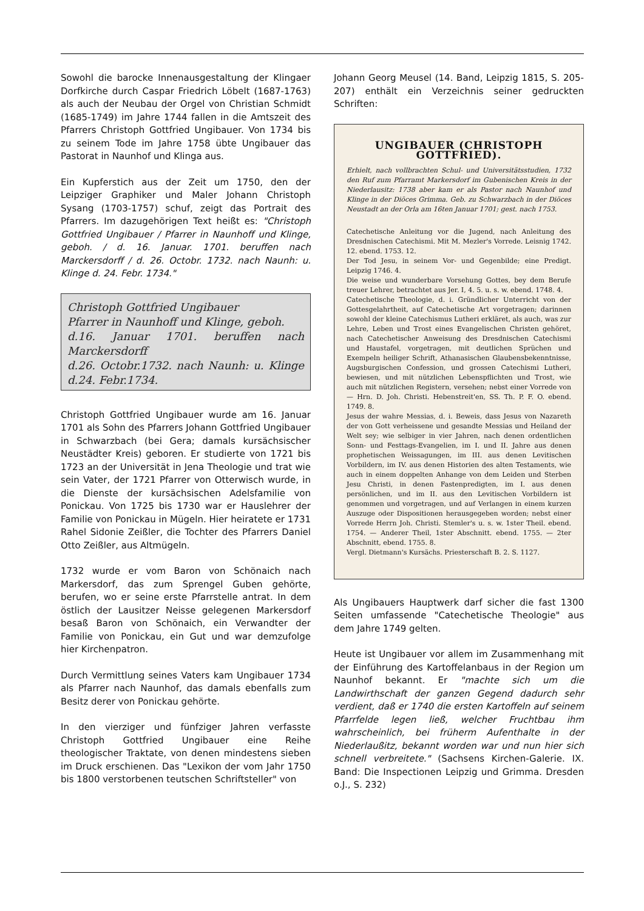Sowohl die barocke Innenausgestaltung der Klingaer Dorfkirche durch Caspar Friedrich Löbelt (1687-1763) als auch der Neubau der Orgel von Christian Schmidt (1685-1749) im Jahre 1744 fallen in die Amtszeit des Pfarrers Christoph Gottfried Ungibauer. Von 1734 bis zu seinem Tode im Jahre 1758 übte Ungibauer das Pastorat in Naunhof und Klinga aus.
Ein Kupferstich aus der Zeit um 1750, den der Leipziger Graphiker und Maler Johann Christoph Sysang (1703-1757) schuf, zeigt das Portrait des Pfarrers. Im dazugehörigen Text heißt es: "Christoph Gottfried Ungibauer / Pfarrer in Naunhoff und Klinge, geboh. / d. 16. Januar. 1701. beruffen nach Marckersdorff / d. 26. Octobr. 1732. nach Naunh: u. Klinge d. 24. Febr. 1734."
Christoph Gottfried Ungibauer
Pfarrer in Naunhoff und Klinge, geboh.
d.16. Januar 1701. beruffen nach Marckersdorff
d.26. Octobr.1732. nach Naunh: u. Klinge d.24. Febr.1734.
Christoph Gottfried Ungibauer wurde am 16. Januar 1701 als Sohn des Pfarrers Johann Gottfried Ungibauer in Schwarzbach (bei Gera; damals kursächsischer Neustädter Kreis) geboren. Er studierte von 1721 bis 1723 an der Universität in Jena Theologie und trat wie sein Vater, der 1721 Pfarrer von Otterwisch wurde, in die Dienste der kursächsischen Adelsfamilie von Ponickau. Von 1725 bis 1730 war er Hauslehrer der Familie von Ponickau in Mügeln. Hier heiratete er 1731 Rahel Sidonie Zeißler, die Tochter des Pfarrers Daniel Otto Zeißler, aus Altmügeln.
1732 wurde er vom Baron von Schönaich nach Markersdorf, das zum Sprengel Guben gehörte, berufen, wo er seine erste Pfarrstelle antrat. In dem östlich der Lausitzer Neisse gelegenen Markersdorf besaß Baron von Schönaich, ein Verwandter der Familie von Ponickau, ein Gut und war demzufolge hier Kirchenpatron.
Durch Vermittlung seines Vaters kam Ungibauer 1734 als Pfarrer nach Naunhof, das damals ebenfalls zum Besitz derer von Ponickau gehörte.
In den vierziger und fünfziger Jahren verfasste Christoph Gottfried Ungibauer eine Reihe theologischer Traktate, von denen mindestens sieben im Druck erschienen. Das "Lexikon der vom Jahr 1750 bis 1800 verstorbenen teutschen Schriftsteller" von
Johann Georg Meusel (14. Band, Leipzig 1815, S. 205-207) enthält ein Verzeichnis seiner gedruckten Schriften:
UNGIBAUER (CHRISTOPH GOTTFRIED).
Erhielt, nach vollbrachten Schul- und Universitätsstudien, 1732 den Ruf zum Pfarramt Markersdorf im Gubenischen Kreis in der Niederlausitz: 1738 aber kam er als Pastor nach Naunhof und Klinge in der Diöces Grimma. Geb. zu Schwarzbach in der Diöces Neustadt an der Orla am 16ten Januar 1701; gest. nach 1753.
Catechetische Anleitung vor die Jugend, nach Anleitung des Dresdnischen Catechismi. Mit M. Mezler's Vorrede. Leisnig 1742. 12. ebend. 1753. 12.
Der Tod Jesu, in seinem Vor- und Gegenbilde; eine Predigt. Leipzig 1746. 4.
Die weise und wunderbare Vorsehung Gottes, bey dem Berufe treuer Lehrer, betrachtet aus Jer. I, 4. 5. u. s. w. ebend. 1748. 4.
Catechetische Theologie, d. i. Gründlicher Unterricht von der Gottesgelahrtheit, auf Catechetische Art vorgetragen; darinnen sowohl der kleine Catechismus Lutheri erkläret, als auch, was zur Lehre, Leben und Trost eines Evangelischen Christen gehöret, nach Catechetischer Anweisung des Dresdnischen Catechismi und Haustafel, vorgetragen, mit deutlichen Sprüchen und Exempeln heiliger Schrift, Athanasischen Glaubensbekenntnisse, Augsburgischen Confession, und grossen Catechismi Lutheri, bewiesen, und mit nützlichen Lebenspflichten und Trost, wie auch mit nützlichen Registern, versehen; nebst einer Vorrede von — Hrn. D. Joh. Christi. Hebenstreit'en, SS. Th. P. F. O. ebend. 1749. 8.
Jesus der wahre Messias, d. i. Beweis, dass Jesus von Nazareth der von Gott verheissene und gesandte Messias und Heiland der Welt sey; wie selbiger in vier Jahren, nach denen ordentlichen Sonn- und Festtags-Evangelien, im I. und II. Jahre aus denen prophetischen Weissagungen, im III. aus denen Levitischen Vorbildern, im IV. aus denen Historien des alten Testaments, wie auch in einem doppelten Anhange von dem Leiden und Sterben Jesu Christi, in denen Fastenpredigten, im I. aus denen persönlichen, und im II. aus den Levitischen Vorbildern ist genommen und vorgetragen, und auf Verlangen in einem kurzen Auszuge oder Dispositionen herausgegeben worden; nebst einer Vorrede Herrn Joh. Christi. Stemler's u. s. w. 1ster Theil. ebend. 1754. — Anderer Theil, 1ster Abschnitt. ebend. 1755. — 2ter Abschnitt, ebend. 1755. 8.
Vergl. Dietmann's Kursächs. Priesterschaft B. 2. S. 1127.
Als Ungibauers Hauptwerk darf sicher die fast 1300 Seiten umfassende "Catechetische Theologie" aus dem Jahre 1749 gelten.
Heute ist Ungibauer vor allem im Zusammenhang mit der Einführung des Kartoffelanbaus in der Region um Naunhof bekannt. Er "machte sich um die Landwirthschaft der ganzen Gegend dadurch sehr verdient, daß er 1740 die ersten Kartoffeln auf seinem Pfarrfelde legen ließ, welcher Fruchtbau ihm wahrscheinlich, bei früherm Aufenthalte in der Niederlaußitz, bekannt worden war und nun hier sich schnell verbreitete." (Sachsens Kirchen-Galerie. IX. Band: Die Inspectionen Leipzig und Grimma. Dresden o.J., S. 232)